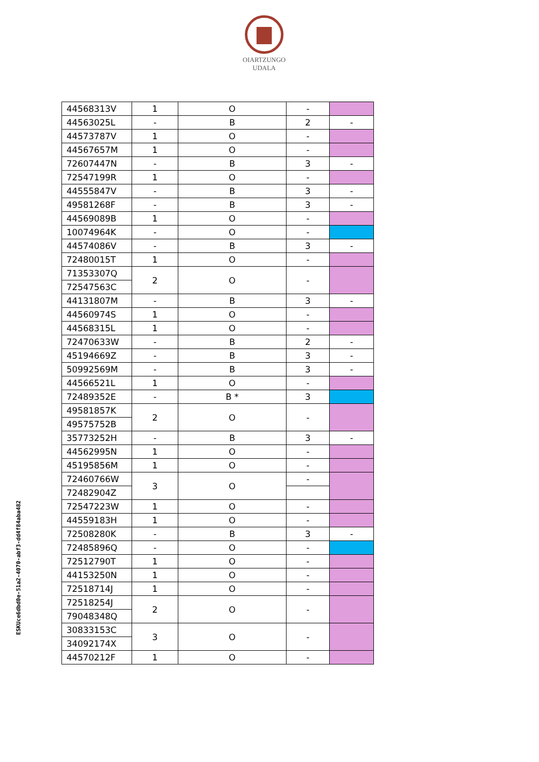OIARTZUNGO
UDALA
| 44568313V | 1 | O | - | |
| 44563025L | - | B | 2 | - |
| 44573787V | 1 | O | - | |
| 44567657M | 1 | O | - | |
| 72607447N | - | B | 3 | - |
| 72547199R | 1 | O | - | |
| 44555847V | - | B | 3 | - |
| 49581268F | - | B | 3 | - |
| 44569089B | 1 | O | - | |
| 10074964K | - | O | - | |
| 44574086V | - | B | 3 | - |
| 72480015T | 1 | O | - | |
| 71353307Q | 2 | O | - | |
| 72547563C | | | | |
| 44131807M | - | B | 3 | - |
| 44560974S | 1 | O | - | |
| 44568315L | 1 | O | - | |
| 72470633W | - | B | 2 | - |
| 45194669Z | - | B | 3 | - |
| 50992569M | - | B | 3 | - |
| 44566521L | 1 | O | - | |
| 72489352E | - | B * | 3 | |
| 49581857K | 2 | O | - | |
| 49575752B | | | | |
| 35773252H | - | B | 3 | - |
| 44562995N | 1 | O | - | |
| 45195856M | 1 | O | - | |
| 72460766W | 3 | O | - | |
| 72482904Z | | | | |
| 72547223W | 1 | O | - | |
| 44559183H | 1 | O | - | |
| 72508280K | - | B | 3 | - |
| 72485896Q | - | O | - | |
| 72512790T | 1 | O | - | |
| 44153250N | 1 | O | - | |
| 72518714J | 1 | O | - | |
| 72518254J | 2 | O | - | |
| 79048348Q | | | | |
| 30833153C | 3 | O | - | |
| 34092174X | | | | |
| 44570212F | 1 | O | - | |
ESKUce6dbd0e-51a2-4070-abf3-dd4f84aba482